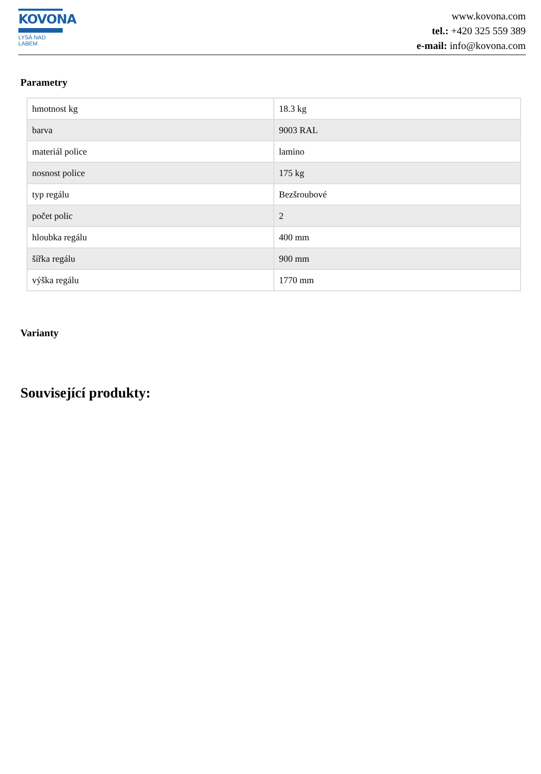KOVONA
LYSÁ NAD LABEM
www.kovona.com
tel.: +420 325 559 389
e-mail: info@kovona.com
Parametry
| hmotnost kg | 18.3 kg |
| barva | 9003 RAL |
| materiál police | lamino |
| nosnost police | 175 kg |
| typ regálu | Bezšroubové |
| počet polic | 2 |
| hloubka regálu | 400 mm |
| šířka regálu | 900 mm |
| výška regálu | 1770 mm |
Varianty
Související produkty: